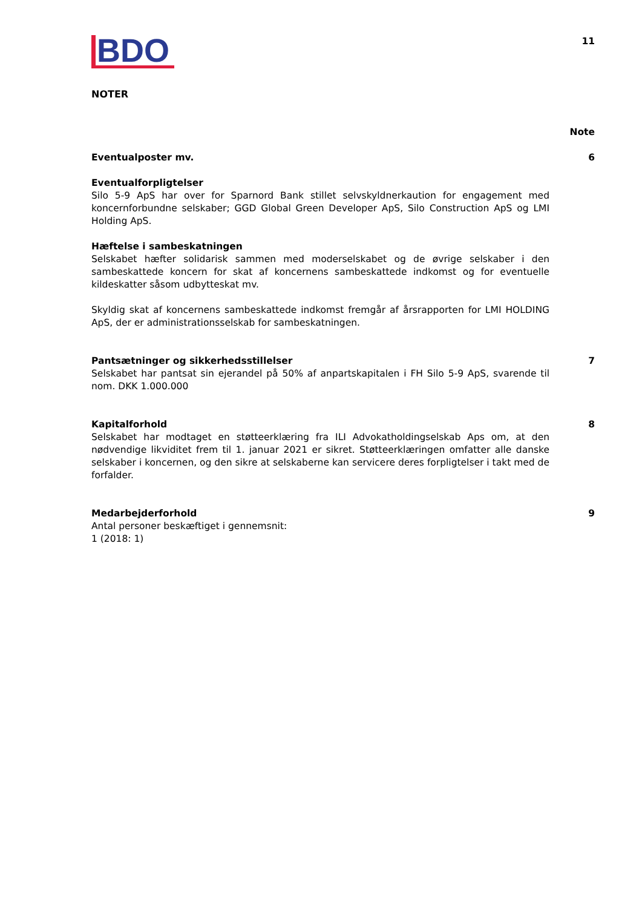BDO
11
NOTER
Note
Eventualposter mv. 6
Eventualforpligtelser
Silo 5-9 ApS har over for Sparnord Bank stillet selvskyldnerkaution for engagement med koncernforbundne selskaber; GGD Global Green Developer ApS, Silo Construction ApS og LMI Holding ApS.
Hæftelse i sambeskatningen
Selskabet hæfter solidarisk sammen med moderselskabet og de øvrige selskaber i den sambeskattede koncern for skat af koncernens sambeskattede indkomst og for eventuelle kildeskatter såsom udbytteskat mv.
Skyldig skat af koncernens sambeskattede indkomst fremgår af årsrapporten for LMI HOLDING ApS, der er administrationsselskab for sambeskatningen.
Pantsætninger og sikkerhedsstillelser
Selskabet har pantsat sin ejerandel på 50% af anpartskapitalen i FH Silo 5-9 ApS, svarende til nom. DKK 1.000.000
7
Kapitalforhold
Selskabet har modtaget en støtteerklæring fra ILI Advokatholdingselskab Aps om, at den nødvendige likviditet frem til 1. januar 2021 er sikret. Støtteerklæringen omfatter alle danske selskaber i koncernen, og den sikre at selskaberne kan servicere deres forpligtelser i takt med de forfalder.
8
Medarbejderforhold
Antal personer beskæftiget i gennemsnit:
1 (2018: 1)
9